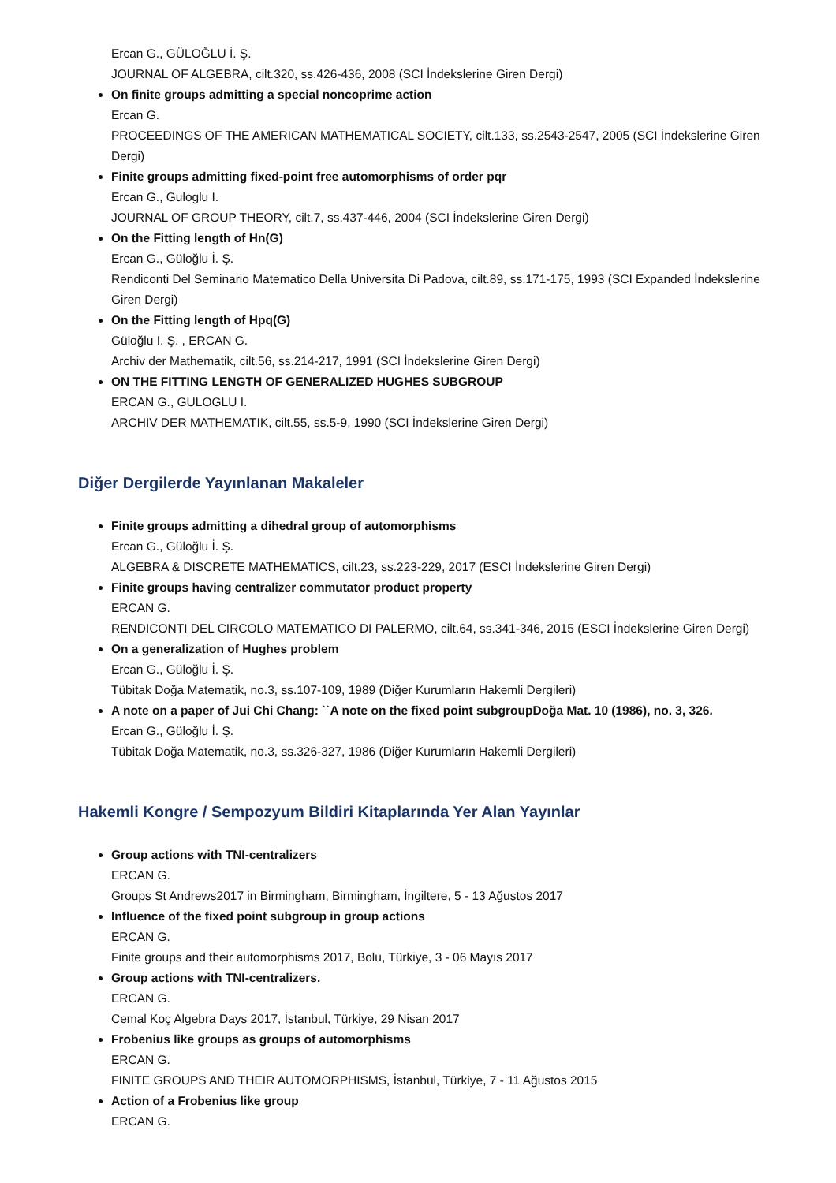Ercan G., GÜLOĞLU İ. Ş.
JOURNAL OF ALGEBRA, cilt.320, ss.426-436, 2008 (SCI İndekslerine Giren Dergi)
On finite groups admitting a special noncoprime action
Ercan G.
PROCEEDINGS OF THE AMERICAN MATHEMATICAL SOCIETY, cilt.133, ss.2543-2547, 2005 (SCI İndekslerine Giren Dergi)
Finite groups admitting fixed-point free automorphisms of order pqr
Ercan G., Guloglu I.
JOURNAL OF GROUP THEORY, cilt.7, ss.437-446, 2004 (SCI İndekslerine Giren Dergi)
On the Fitting length of Hn(G)
Ercan G., Güloğlu İ. Ş.
Rendiconti Del Seminario Matematico Della Universita Di Padova, cilt.89, ss.171-175, 1993 (SCI Expanded İndekslerine Giren Dergi)
On the Fitting length of Hpq(G)
Güloğlu I. Ş. , ERCAN G.
Archiv der Mathematik, cilt.56, ss.214-217, 1991 (SCI İndekslerine Giren Dergi)
ON THE FITTING LENGTH OF GENERALIZED HUGHES SUBGROUP
ERCAN G., GULOGLU I.
ARCHIV DER MATHEMATIK, cilt.55, ss.5-9, 1990 (SCI İndekslerine Giren Dergi)
Diğer Dergilerde Yayınlanan Makaleler
Finite groups admitting a dihedral group of automorphisms
Ercan G., Güloğlu İ. Ş.
ALGEBRA & DISCRETE MATHEMATICS, cilt.23, ss.223-229, 2017 (ESCI İndekslerine Giren Dergi)
Finite groups having centralizer commutator product property
ERCAN G.
RENDICONTI DEL CIRCOLO MATEMATICO DI PALERMO, cilt.64, ss.341-346, 2015 (ESCI İndekslerine Giren Dergi)
On a generalization of Hughes problem
Ercan G., Güloğlu İ. Ş.
Tübitak Doğa Matematik, no.3, ss.107-109, 1989 (Diğer Kurumların Hakemli Dergileri)
A note on a paper of Jui Chi Chang: ``A note on the fixed point subgroupDoğa Mat. 10 (1986), no. 3, 326.
Ercan G., Güloğlu İ. Ş.
Tübitak Doğa Matematik, no.3, ss.326-327, 1986 (Diğer Kurumların Hakemli Dergileri)
Hakemli Kongre / Sempozyum Bildiri Kitaplarında Yer Alan Yayınlar
Group actions with TNI-centralizers
ERCAN G.
Groups St Andrews2017 in Birmingham, Birmingham, İngiltere, 5 - 13 Ağustos 2017
Influence of the fixed point subgroup in group actions
ERCAN G.
Finite groups and their automorphisms 2017, Bolu, Türkiye, 3 - 06 Mayıs 2017
Group actions with TNI-centralizers.
ERCAN G.
Cemal Koç Algebra Days 2017, İstanbul, Türkiye, 29 Nisan 2017
Frobenius like groups as groups of automorphisms
ERCAN G.
FINITE GROUPS AND THEIR AUTOMORPHISMS, İstanbul, Türkiye, 7 - 11 Ağustos 2015
Action of a Frobenius like group
ERCAN G.